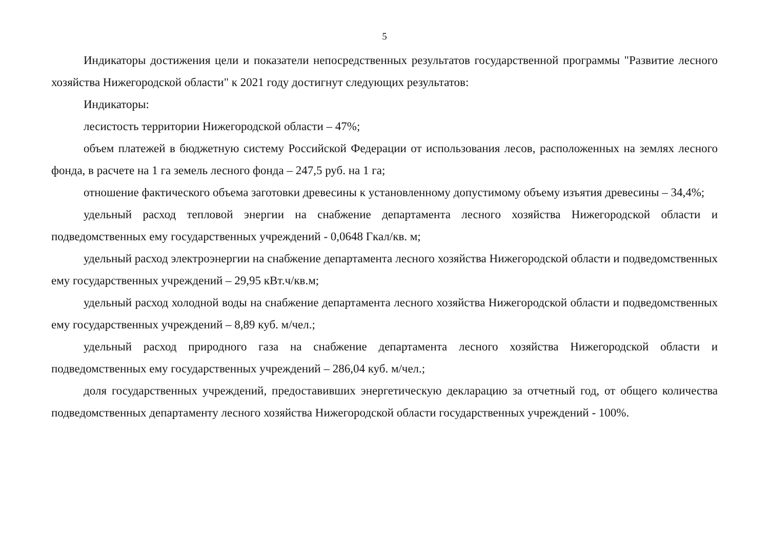5
Индикаторы достижения цели и показатели непосредственных результатов государственной программы "Развитие лесного хозяйства Нижегородской области" к 2021 году достигнут следующих результатов:
Индикаторы:
лесистость территории Нижегородской области – 47%;
объем платежей в бюджетную систему Российской Федерации от использования лесов, расположенных на землях лесного фонда, в расчете на 1 га земель лесного фонда – 247,5 руб. на 1 га;
отношение фактического объема заготовки древесины к установленному допустимому объему изъятия древесины – 34,4%;
удельный расход тепловой энергии на снабжение департамента лесного хозяйства Нижегородской области и подведомственных ему государственных учреждений - 0,0648 Гкал/кв. м;
удельный расход электроэнергии на снабжение департамента лесного хозяйства Нижегородской области и подведомственных ему государственных учреждений – 29,95 кВт.ч/кв.м;
удельный расход холодной воды на снабжение департамента лесного хозяйства Нижегородской области и подведомственных ему государственных учреждений – 8,89 куб. м/чел.;
удельный расход природного газа на снабжение департамента лесного хозяйства Нижегородской области и подведомственных ему государственных учреждений – 286,04 куб. м/чел.;
доля государственных учреждений, предоставивших энергетическую декларацию за отчетный год, от общего количества подведомственных департаменту лесного хозяйства Нижегородской области государственных учреждений - 100%.